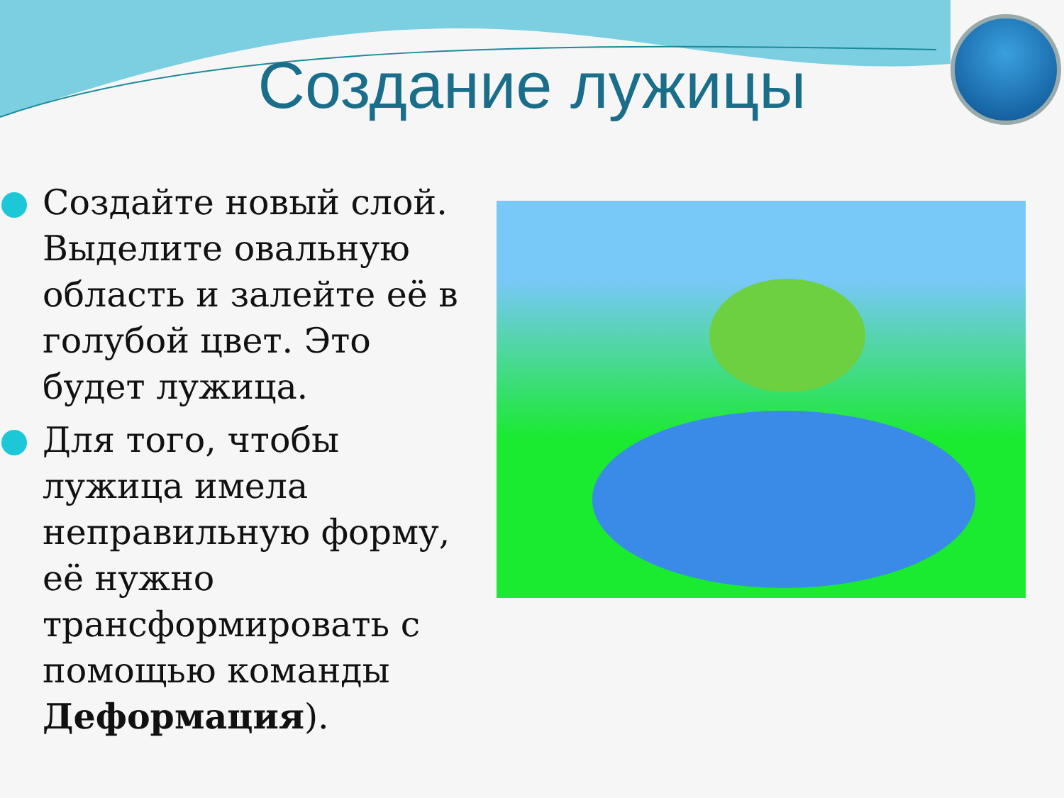Создание лужицы
Создайте новый слой. Выделите овальную область и залейте её в голубой цвет. Это будет лужица.
Для того, чтобы лужица имела неправильную форму, её нужно трансформировать с помощью команды Деформация).